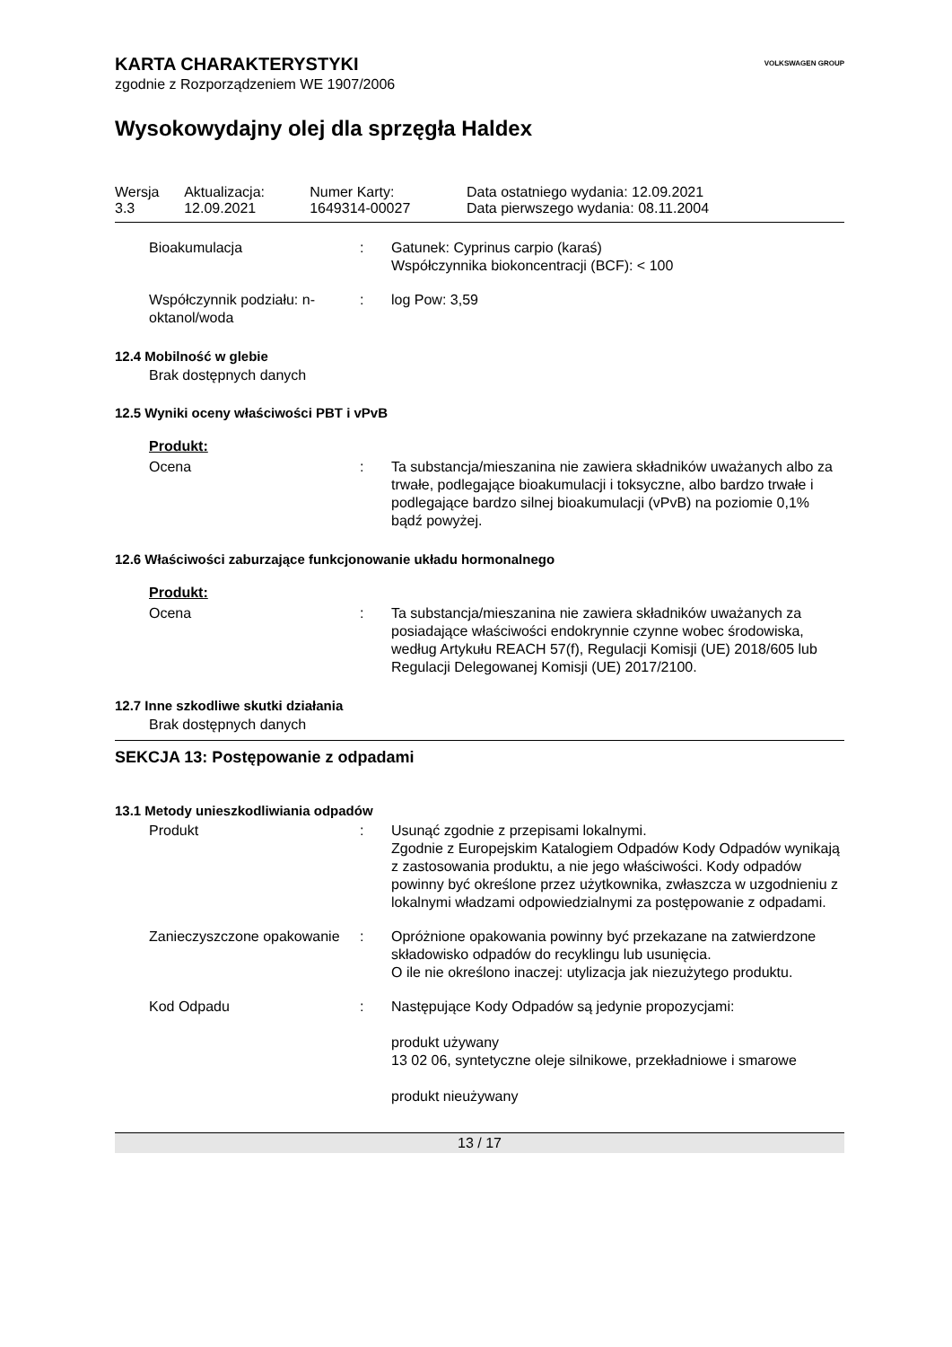KARTA CHARAKTERYSTYKI
zgodnie z Rozporządzeniem WE 1907/2006
VOLKSWAGEN GROUP
Wysokowydajny olej dla sprzęgła Haldex
| Wersja 3.3 | Aktualizacja: 12.09.2021 | Numer Karty: 1649314-00027 | Data ostatniego wydania: 12.09.2021 Data pierwszego wydania: 08.11.2004 |
Bioakumulacja : Gatunek: Cyprinus carpio (karaś)
Współczynnika biokoncentracji (BCF): < 100
Współczynnik podziału: n-oktanol/woda
: log Pow: 3,59
12.4 Mobilność w glebie
Brak dostępnych danych
12.5 Wyniki oceny właściwości PBT i vPvB
Produkt:
Ocena : Ta substancja/mieszanina nie zawiera składników uważanych albo za trwałe, podlegające bioakumulacji i toksyczne, albo bardzo trwałe i podlegające bardzo silnej bioakumulacji (vPvB) na poziomie 0,1% bądź powyżej.
12.6 Właściwości zaburzające funkcjonowanie układu hormonalnego
Produkt:
Ocena : Ta substancja/mieszanina nie zawiera składników uważanych za posiadające właściwości endokrynnie czynne wobec środowiska, według Artykułu REACH 57(f), Regulacji Komisji (UE) 2018/605 lub Regulacji Delegowanej Komisji (UE) 2017/2100.
12.7 Inne szkodliwe skutki działania
Brak dostępnych danych
SEKCJA 13: Postępowanie z odpadami
13.1 Metody unieszkodliwiania odpadów
Produkt : Usunąć zgodnie z przepisami lokalnymi.
Zgodnie z Europejskim Katalogiem Odpadów Kody Odpadów wynikają z zastosowania produktu, a nie jego właściwości. Kody odpadów powinny być określone przez użytkownika, zwłaszcza w uzgodnieniu z lokalnymi władzami odpowiedzialnymi za postępowanie z odpadami.
Zanieczyszczone opakowanie
: Opróżnione opakowania powinny być przekazane na zatwierdzone składowisko odpadów do recyklingu lub usunięcia.
O ile nie określono inaczej: utylizacja jak niezużytego produktu.
Kod Odpadu : Następujące Kody Odpadów są jedynie propozycjami:
produkt używany
13 02 06, syntetyczne oleje silnikowe, przekładniowe i smarowe
produkt nieużywany
13 / 17